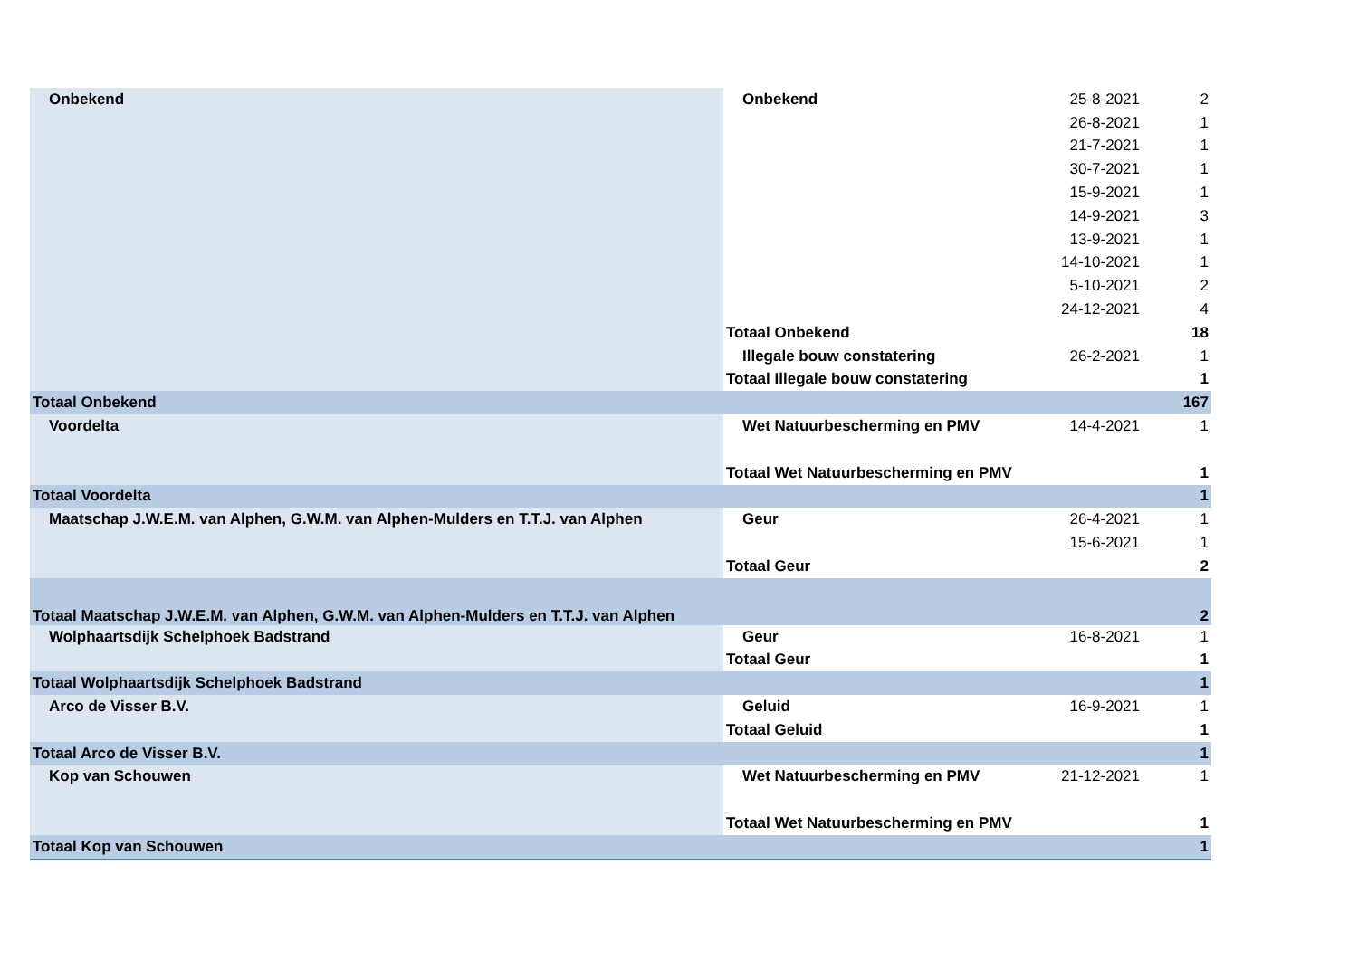| Onbekend | Onbekend | 25-8-2021 | 2 |
| | | 26-8-2021 | 1 |
| | | 21-7-2021 | 1 |
| | | 30-7-2021 | 1 |
| | | 15-9-2021 | 1 |
| | | 14-9-2021 | 3 |
| | | 13-9-2021 | 1 |
| | | 14-10-2021 | 1 |
| | | 5-10-2021 | 2 |
| | | 24-12-2021 | 4 |
| | Totaal Onbekend | | 18 |
| | Illegale bouw constatering | 26-2-2021 | 1 |
| | Totaal Illegale bouw constatering | | 1 |
| Totaal Onbekend | | | 167 |
| Voordelta | Wet Natuurbescherming en PMV | 14-4-2021 | 1 |
| | Totaal Wet Natuurbescherming en PMV | | 1 |
| Totaal Voordelta | | | 1 |
| Maatschap J.W.E.M. van Alphen, G.W.M. van Alphen-Mulders en T.T.J. van Alphen | Geur | 26-4-2021 | 1 |
| | | 15-6-2021 | 1 |
| | Totaal Geur | | 2 |
| Totaal Maatschap J.W.E.M. van Alphen, G.W.M. van Alphen-Mulders en T.T.J. van Alphen | | | 2 |
| Wolphaartsdijk Schelphoek Badstrand | Geur | 16-8-2021 | 1 |
| | Totaal Geur | | 1 |
| Totaal Wolphaartsdijk Schelphoek Badstrand | | | 1 |
| Arco de Visser B.V. | Geluid | 16-9-2021 | 1 |
| | Totaal Geluid | | 1 |
| Totaal Arco de Visser B.V. | | | 1 |
| Kop van Schouwen | Wet Natuurbescherming en PMV | 21-12-2021 | 1 |
| | Totaal Wet Natuurbescherming en PMV | | 1 |
| Totaal Kop van Schouwen | | | 1 |